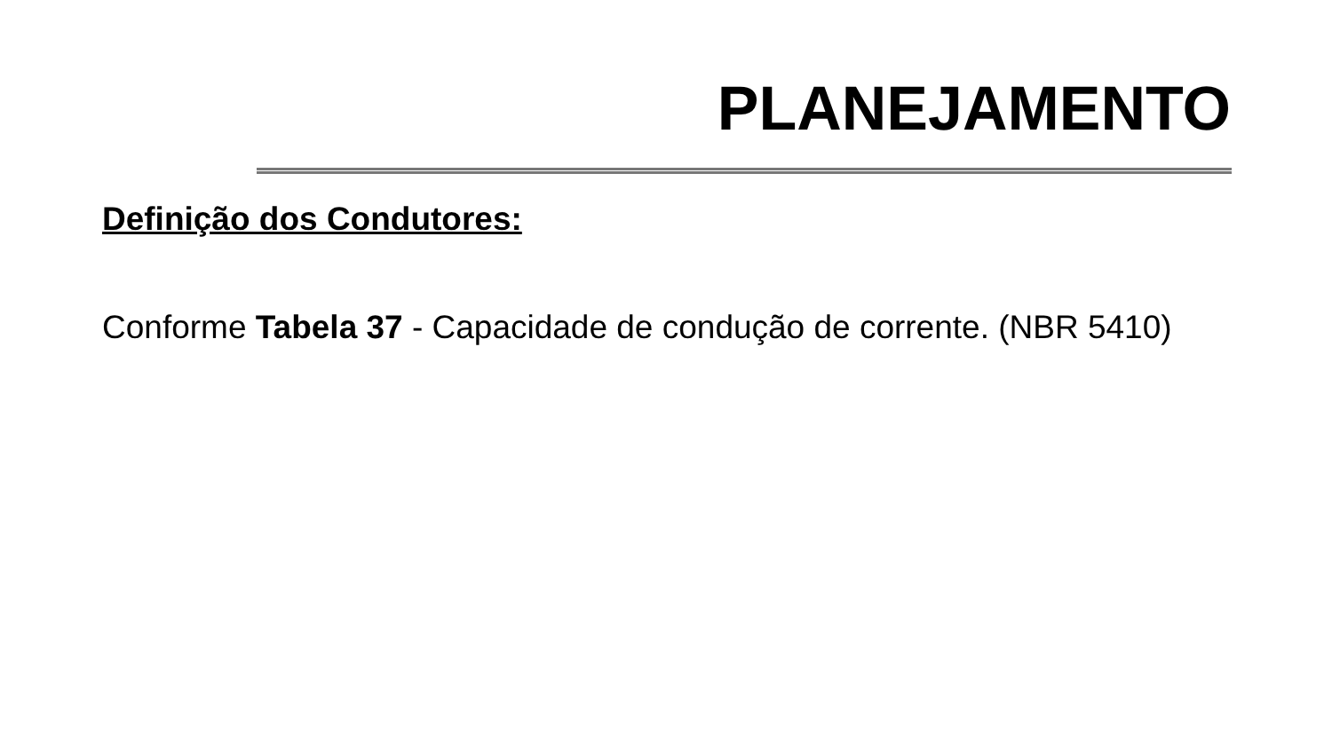PLANEJAMENTO
Definição dos Condutores:
Conforme Tabela 37 - Capacidade de condução de corrente. (NBR 5410)